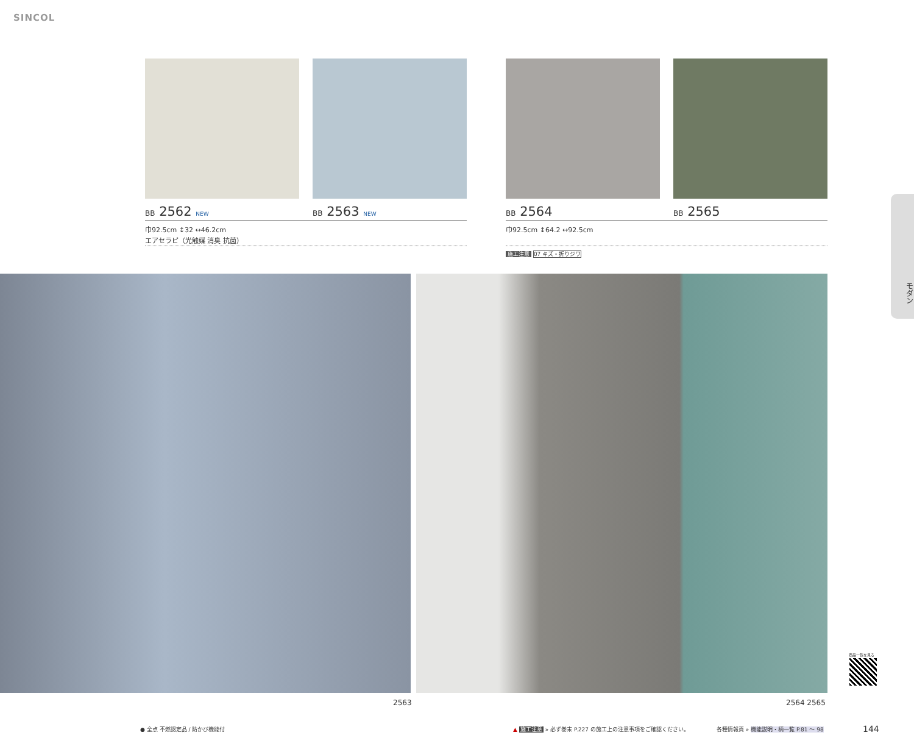SINCOL
BB 2562 NEW BB 2563 NEW BB 2564 BB 2565
巾92.5cm ↕32 ↔46.2cm
エアセラピ（光触媒 消臭 抗菌）
巾92.5cm ↕64.2 ↔92.5cm
施工注意 07 キズ・折りジワ
2563 2564 2565
モダン
商品一覧を見る
● 全点 不燃認定品 / 防かび機能付
▲ 施工注意 » 必ず巻末 P.227 の施工上の注意事項をご確認ください。
各種情報頁 » 機能説明・柄一覧 P.81 ～ 98
144